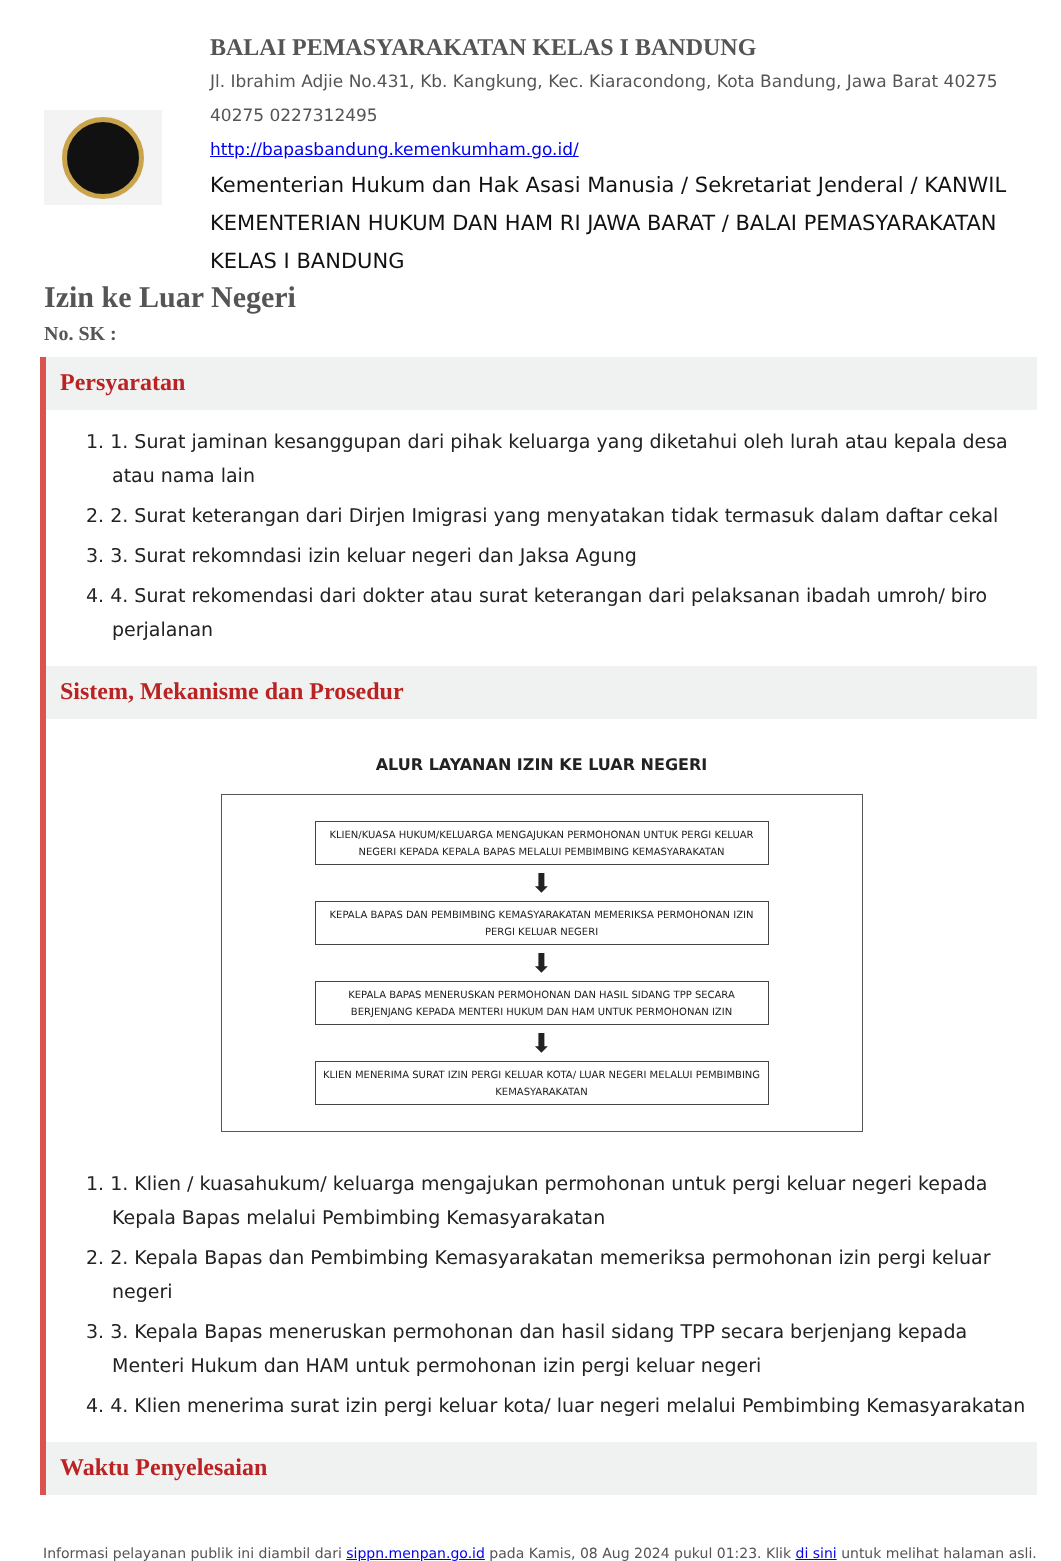BALAI PEMASYARAKATAN KELAS I BANDUNG
Jl. Ibrahim Adjie No.431, Kb. Kangkung, Kec. Kiaracondong, Kota Bandung, Jawa Barat 40275
40275 0227312495
http://bapasbandung.kemenkumham.go.id/
Kementerian Hukum dan Hak Asasi Manusia / Sekretariat Jenderal / KANWIL KEMENTERIAN HUKUM DAN HAM RI JAWA BARAT / BALAI PEMASYARAKATAN KELAS I BANDUNG
Izin ke Luar Negeri
No. SK :
Persyaratan
1. 1. Surat jaminan kesanggupan dari pihak keluarga yang diketahui oleh lurah atau kepala desa atau nama lain
2. 2. Surat keterangan dari Dirjen Imigrasi yang menyatakan tidak termasuk dalam daftar cekal
3. 3. Surat rekomndasi izin keluar negeri dan Jaksa Agung
4. 4. Surat rekomendasi dari dokter atau surat keterangan dari pelaksanan ibadah umroh/ biro perjalanan
Sistem, Mekanisme dan Prosedur
ALUR LAYANAN IZIN KE LUAR NEGERI
KLIEN/KUASA HUKUM/KELUARGA MENGAJUKAN PERMOHONAN UNTUK PERGI KELUAR NEGERI KEPADA KEPALA BAPAS MELALUI PEMBIMBING KEMASYARAKATAN
⬇
KEPALA BAPAS DAN PEMBIMBING KEMASYARAKATAN MEMERIKSA PERMOHONAN IZIN PERGI KELUAR NEGERI
⬇
KEPALA BAPAS MENERUSKAN PERMOHONAN DAN HASIL SIDANG TPP SECARA BERJENJANG KEPADA MENTERI HUKUM DAN HAM UNTUK PERMOHONAN IZIN
⬇
KLIEN MENERIMA SURAT IZIN PERGI KELUAR KOTA/ LUAR NEGERI MELALUI PEMBIMBING KEMASYARAKATAN
1. 1. Klien / kuasahukum/ keluarga mengajukan permohonan untuk pergi keluar negeri kepada Kepala Bapas melalui Pembimbing Kemasyarakatan
2. 2. Kepala Bapas dan Pembimbing Kemasyarakatan memeriksa permohonan izin pergi keluar negeri
3. 3. Kepala Bapas meneruskan permohonan dan hasil sidang TPP secara berjenjang kepada Menteri Hukum dan HAM untuk permohonan izin pergi keluar negeri
4. 4. Klien menerima surat izin pergi keluar kota/ luar negeri melalui Pembimbing Kemasyarakatan
Waktu Penyelesaian
Informasi pelayanan publik ini diambil dari sippn.menpan.go.id pada Kamis, 08 Aug 2024 pukul 01:23. Klik di sini untuk melihat halaman asli.